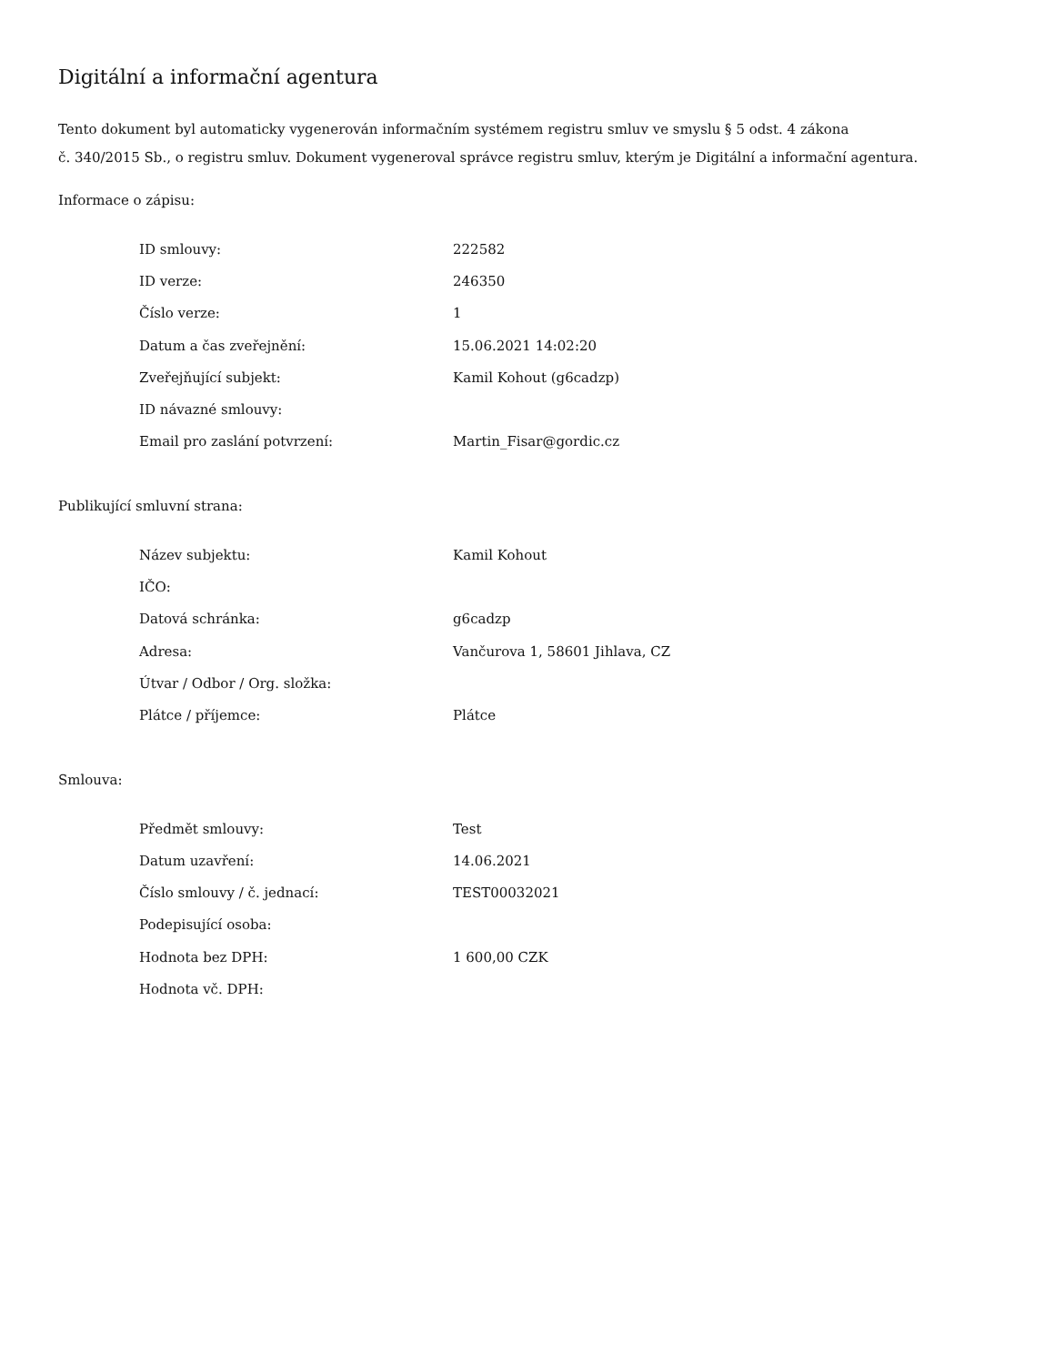Digitální a informační agentura
Tento dokument byl automaticky vygenerován informačním systémem registru smluv ve smyslu § 5 odst. 4 zákona
č. 340/2015 Sb., o registru smluv. Dokument vygeneroval správce registru smluv, kterým je Digitální a informační agentura.
Informace o zápisu:
| ID smlouvy: | 222582 |
| ID verze: | 246350 |
| Číslo verze: | 1 |
| Datum a čas zveřejnění: | 15.06.2021 14:02:20 |
| Zveřejňující subjekt: | Kamil Kohout (g6cadzp) |
| ID návazné smlouvy: | |
| Email pro zaslání potvrzení: | Martin_Fisar@gordic.cz |
Publikující smluvní strana:
| Název subjektu: | Kamil Kohout |
| IČO: | |
| Datová schránka: | g6cadzp |
| Adresa: | Vančurova 1, 58601 Jihlava, CZ |
| Útvar / Odbor / Org. složka: | |
| Plátce / příjemce: | Plátce |
Smlouva:
| Předmět smlouvy: | Test |
| Datum uzavření: | 14.06.2021 |
| Číslo smlouvy / č. jednací: | TEST00032021 |
| Podepisující osoba: | |
| Hodnota bez DPH: | 1 600,00 CZK |
| Hodnota vč. DPH: | |